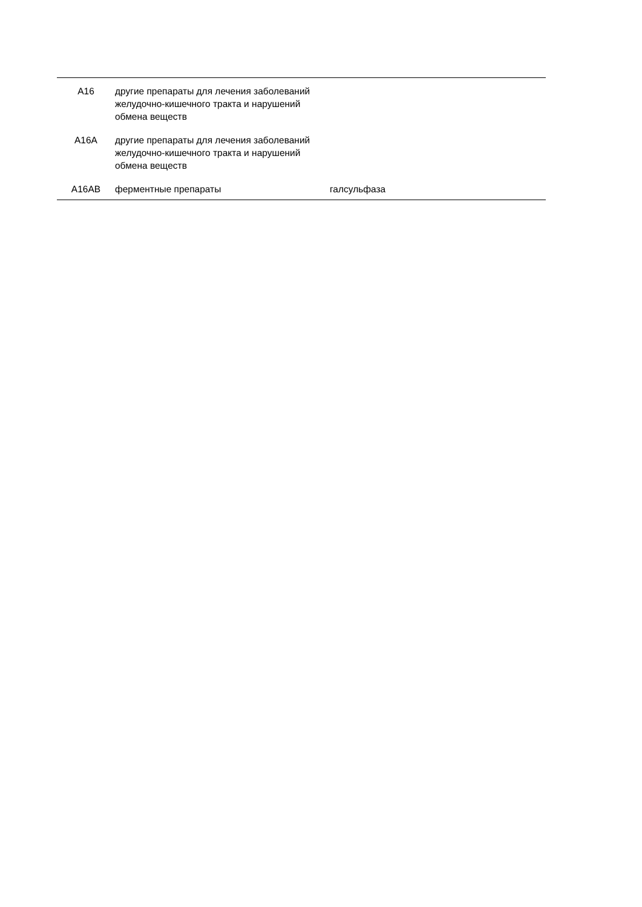| A16 | другие препараты для лечения заболеваний желудочно-кишечного тракта и нарушений обмена веществ | | |
| A16A | другие препараты для лечения заболеваний желудочно-кишечного тракта и нарушений обмена веществ | | |
| A16AB | ферментные препараты | галсульфаза | |